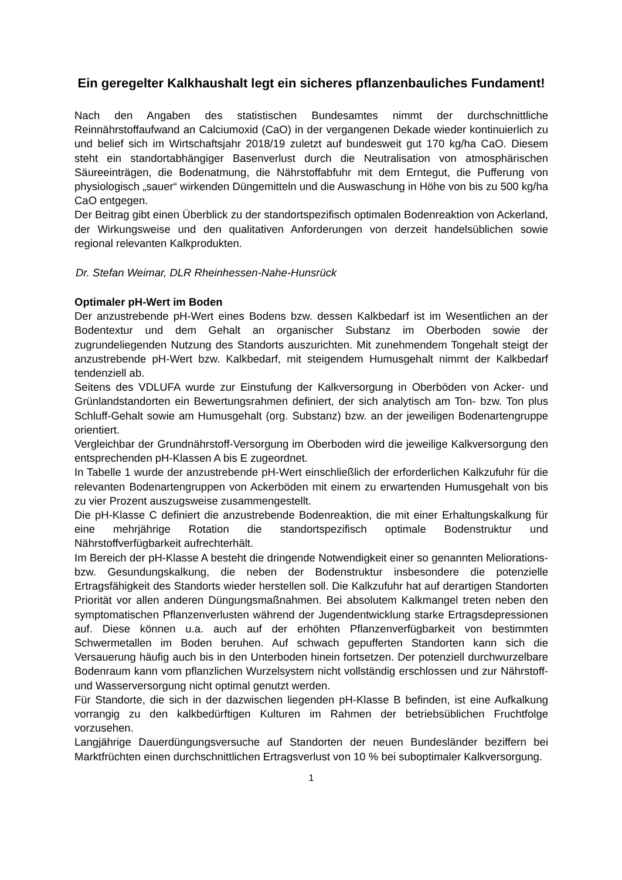Ein geregelter Kalkhaushalt legt ein sicheres pflanzenbauliches Fundament!
Nach den Angaben des statistischen Bundesamtes nimmt der durchschnittliche Reinnährstoffaufwand an Calciumoxid (CaO) in der vergangenen Dekade wieder kontinuierlich zu und belief sich im Wirtschaftsjahr 2018/19 zuletzt auf bundesweit gut 170 kg/ha CaO. Diesem steht ein standortabhängiger Basenverlust durch die Neutralisation von atmosphärischen Säureeinträgen, die Bodenatmung, die Nährstoffabfuhr mit dem Erntegut, die Pufferung von physiologisch „sauer“ wirkenden Düngemitteln und die Auswaschung in Höhe von bis zu 500 kg/ha CaO entgegen.
Der Beitrag gibt einen Überblick zu der standortspezifisch optimalen Bodenreaktion von Ackerland, der Wirkungsweise und den qualitativen Anforderungen von derzeit handelsüblichen sowie regional relevanten Kalkprodukten.
Dr. Stefan Weimar, DLR Rheinhessen-Nahe-Hunsrück
Optimaler pH-Wert im Boden
Der anzustrebende pH-Wert eines Bodens bzw. dessen Kalkbedarf ist im Wesentlichen an der Bodentextur und dem Gehalt an organischer Substanz im Oberboden sowie der zugrundeliegenden Nutzung des Standorts auszurichten. Mit zunehmendem Tongehalt steigt der anzustrebende pH-Wert bzw. Kalkbedarf, mit steigendem Humusgehalt nimmt der Kalkbedarf tendenziell ab.
Seitens des VDLUFA wurde zur Einstufung der Kalkversorgung in Oberböden von Acker- und Grünlandstandorten ein Bewertungsrahmen definiert, der sich analytisch am Ton- bzw. Ton plus Schluff-Gehalt sowie am Humusgehalt (org. Substanz) bzw. an der jeweiligen Bodenartengruppe orientiert.
Vergleichbar der Grundnährstoff-Versorgung im Oberboden wird die jeweilige Kalkversorgung den entsprechenden pH-Klassen A bis E zugeordnet.
In Tabelle 1 wurde der anzustrebende pH-Wert einschließlich der erforderlichen Kalkzufuhr für die relevanten Bodenartengruppen von Ackerböden mit einem zu erwartenden Humusgehalt von bis zu vier Prozent auszugsweise zusammengestellt.
Die pH-Klasse C definiert die anzustrebende Bodenreaktion, die mit einer Erhaltungskalkung für eine mehrjährige Rotation die standortspezifisch optimale Bodenstruktur und Nährstoffverfügbarkeit aufrechterhält.
Im Bereich der pH-Klasse A besteht die dringende Notwendigkeit einer so genannten Meliorations- bzw. Gesundungskalkung, die neben der Bodenstruktur insbesondere die potenzielle Ertragsfähigkeit des Standorts wieder herstellen soll. Die Kalkzufuhr hat auf derartigen Standorten Priorität vor allen anderen Düngungsmaßnahmen. Bei absolutem Kalkmangel treten neben den symptomatischen Pflanzenverlusten während der Jugendentwicklung starke Ertragsdepressionen auf. Diese können u.a. auch auf der erhöhten Pflanzenverfügbarkeit von bestimmten Schwermetallen im Boden beruhen. Auf schwach gepufferten Standorten kann sich die Versauerung häufig auch bis in den Unterboden hinein fortsetzen. Der potenziell durchwurzelbare Bodenraum kann vom pflanzlichen Wurzelsystem nicht vollständig erschlossen und zur Nährstoff- und Wasserversorgung nicht optimal genutzt werden.
Für Standorte, die sich in der dazwischen liegenden pH-Klasse B befinden, ist eine Aufkalkung vorrangig zu den kalkbedürftigen Kulturen im Rahmen der betriebsüblichen Fruchtfolge vorzusehen.
Langjährige Dauerdüngungsversuche auf Standorten der neuen Bundesländer beziffern bei Marktfrüchten einen durchschnittlichen Ertragsverlust von 10 % bei suboptimaler Kalkversorgung.
1